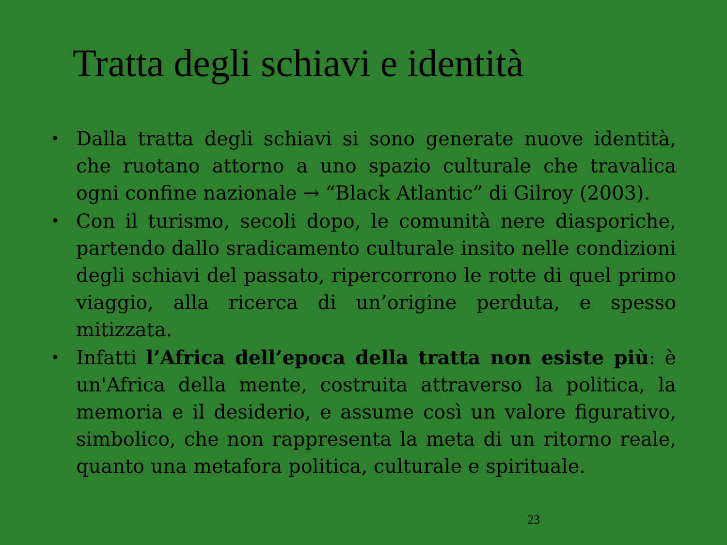Tratta degli schiavi e identità
•
Dalla tratta degli schiavi si sono generate nuove identità, che ruotano attorno a uno spazio culturale che travalica ogni confine nazionale → “Black Atlantic” di Gilroy (2003).
•
Con il turismo, secoli dopo, le comunità nere diasporiche, partendo dallo sradicamento culturale insito nelle condizioni degli schiavi del passato, ripercorrono le rotte di quel primo viaggio, alla ricerca di un’origine perduta, e spesso mitizzata.
•
Infatti l’Africa dell’epoca della tratta non esiste più: è un'Africa della mente, costruita attraverso la politica, la memoria e il desiderio, e assume così un valore figurativo, simbolico, che non rappresenta la meta di un ritorno reale, quanto una metafora politica, culturale e spirituale.
23